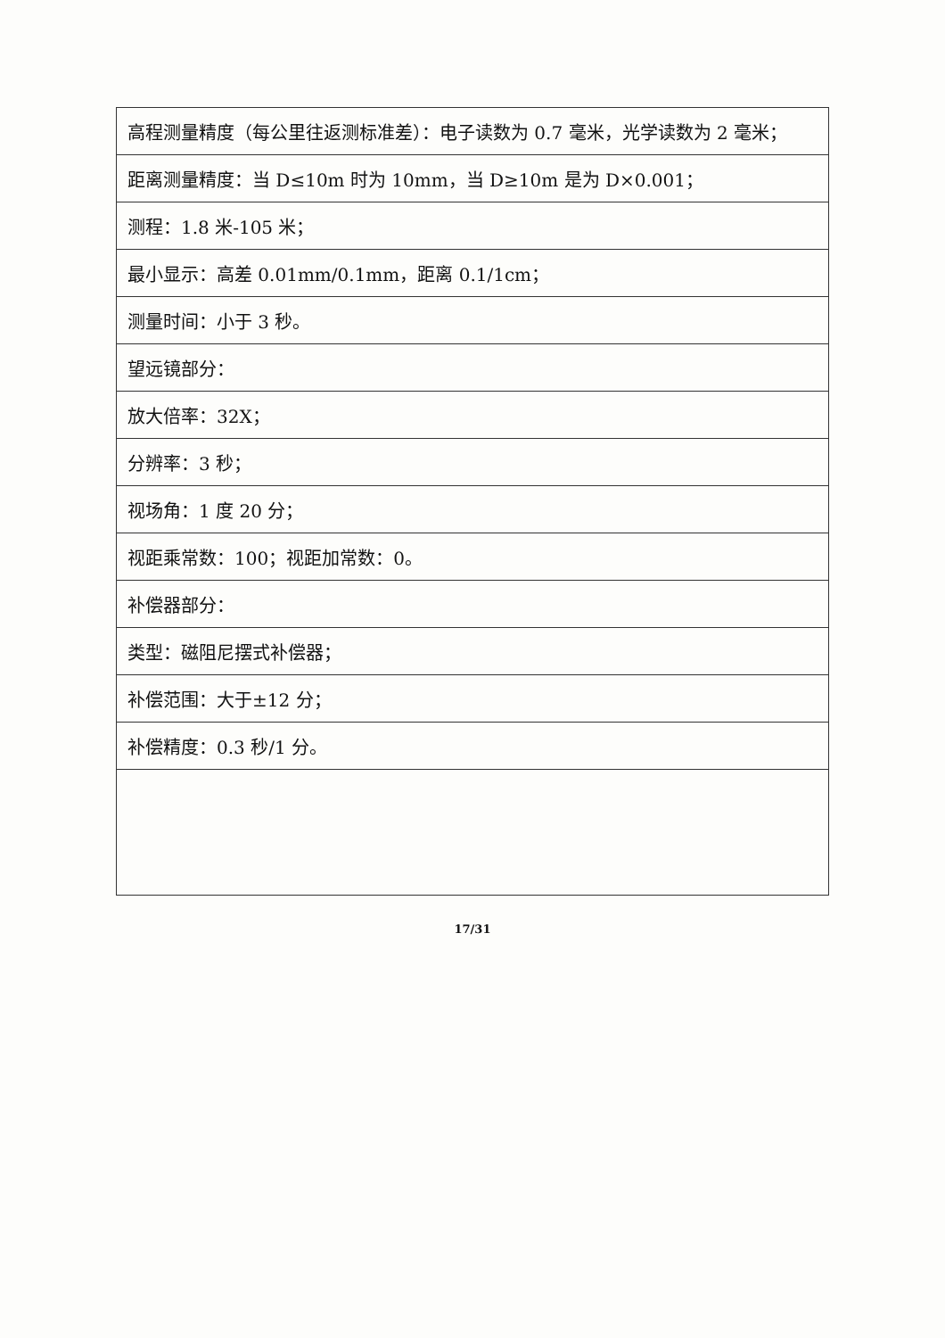| 高程测量精度（每公里往返测标准差）：电子读数为 0.7 毫米，光学读数为 2 毫米； |
| 距离测量精度：当 D≤10m 时为 10mm，当 D≥10m 是为 D×0.001； |
| 测程：1.8 米-105 米； |
| 最小显示：高差 0.01mm/0.1mm，距离 0.1/1cm； |
| 测量时间：小于 3 秒。 |
| 望远镜部分： |
| 放大倍率：32X； |
| 分辨率：3 秒； |
| 视场角：1 度 20 分； |
| 视距乘常数：100；视距加常数：0。 |
| 补偿器部分： |
| 类型：磁阻尼摆式补偿器； |
| 补偿范围：大于±12 分； |
| 补偿精度：0.3 秒/1 分。 |
17/31